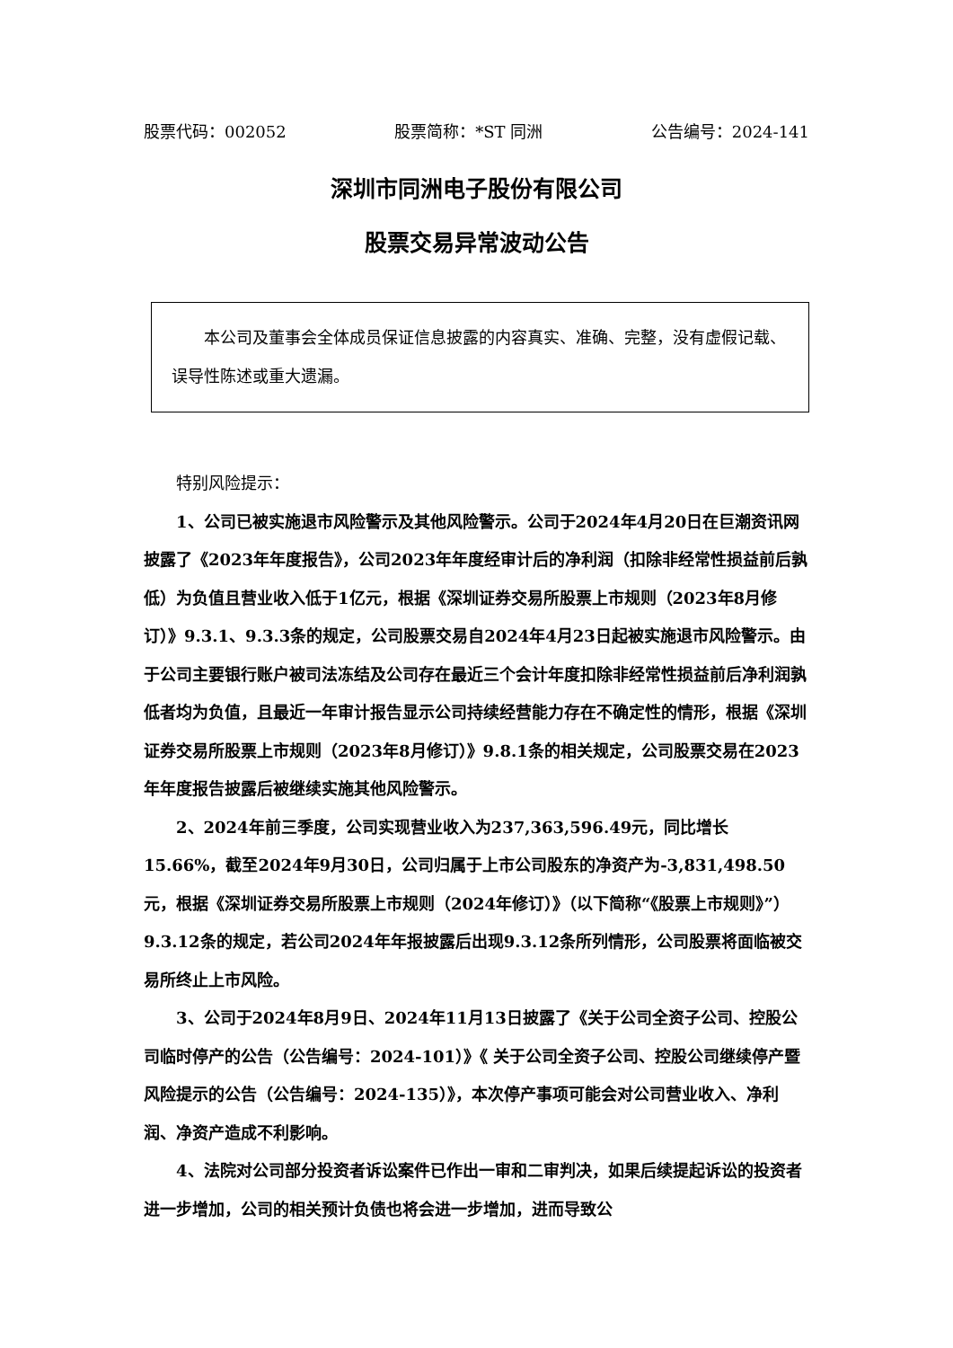股票代码：002052 股票简称：*ST 同洲 公告编号：2024-141
深圳市同洲电子股份有限公司
股票交易异常波动公告
本公司及董事会全体成员保证信息披露的内容真实、准确、完整，没有虚假记载、误导性陈述或重大遗漏。
特别风险提示：
1、公司已被实施退市风险警示及其他风险警示。公司于2024年4月20日在巨潮资讯网披露了《2023年年度报告》，公司2023年年度经审计后的净利润（扣除非经常性损益前后孰低）为负值且营业收入低于1亿元，根据《深圳证券交易所股票上市规则（2023年8月修订）》9.3.1、9.3.3条的规定，公司股票交易自2024年4月23日起被实施退市风险警示。由于公司主要银行账户被司法冻结及公司存在最近三个会计年度扣除非经常性损益前后净利润孰低者均为负值，且最近一年审计报告显示公司持续经营能力存在不确定性的情形，根据《深圳证券交易所股票上市规则（2023年8月修订）》9.8.1条的相关规定，公司股票交易在2023年年度报告披露后被继续实施其他风险警示。
2、2024年前三季度，公司实现营业收入为237,363,596.49元，同比增长15.66%，截至2024年9月30日，公司归属于上市公司股东的净资产为-3,831,498.50元，根据《深圳证券交易所股票上市规则（2024年修订）》（以下简称“《股票上市规则》”）9.3.12条的规定，若公司2024年年报披露后出现9.3.12条所列情形，公司股票将面临被交易所终止上市风险。
3、公司于2024年8月9日、2024年11月13日披露了《关于公司全资子公司、控股公司临时停产的公告（公告编号：2024-101）》《 关于公司全资子公司、控股公司继续停产暨风险提示的公告（公告编号：2024-135）》，本次停产事项可能会对公司营业收入、净利润、净资产造成不利影响。
4、法院对公司部分投资者诉讼案件已作出一审和二审判决，如果后续提起诉讼的投资者进一步增加，公司的相关预计负债也将会进一步增加，进而导致公